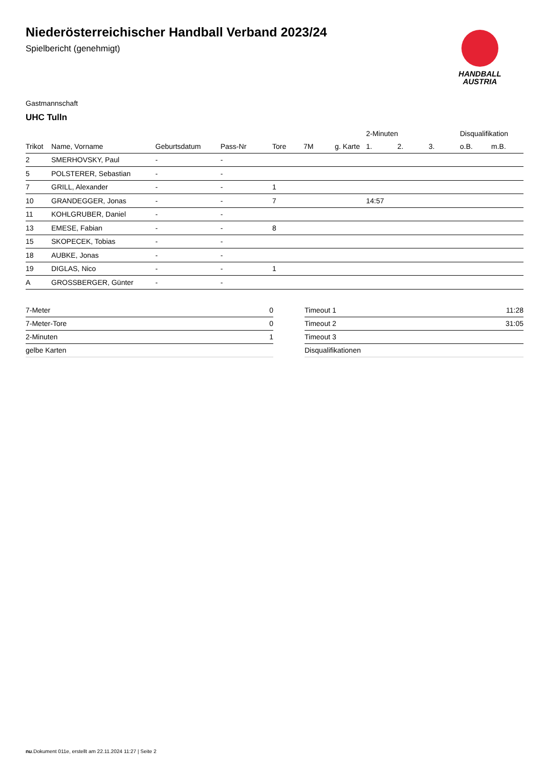HANDBALL
AUSTRIA
Niederösterreichischer Handball Verband 2023/24
Spielbericht (genehmigt)
Gastmannschaft
UHC Tulln
| | | | | | | | 2-Minuten | | | Disqualifikation | |
| --- | --- | --- | --- | --- | --- | --- | --- | --- | --- | --- | --- |
| Trikot | Name, Vorname | Geburtsdatum | Pass-Nr | Tore | 7M | g. Karte | 1. | 2. | 3. | o.B. | m.B. |
| 2 | SMERHOVSKY, Paul | - | - | | | | | | | | |
| 5 | POLSTERER, Sebastian | - | - | | | | | | | | |
| 7 | GRILL, Alexander | - | - | 1 | | | | | | | |
| 10 | GRANDEGGER, Jonas | - | - | 7 | | | 14:57 | | | | |
| 11 | KOHLGRUBER, Daniel | - | - | | | | | | | | |
| 13 | EMESE, Fabian | - | - | 8 | | | | | | | |
| 15 | SKOPECEK, Tobias | - | - | | | | | | | | |
| 18 | AUBKE, Jonas | - | - | | | | | | | | |
| 19 | DIGLAS, Nico | - | - | 1 | | | | | | | |
| A | GROSSBERGER, Günter | - | - | | | | | | | | |
| 7-Meter | 0 |
| 7-Meter-Tore | 0 |
| 2-Minuten | 1 |
| gelbe Karten | |
| Timeout 1 | 11:28 |
| Timeout 2 | 31:05 |
| Timeout 3 | |
| Disqualifikationen | |
nu.Dokument 011e, erstellt am 22.11.2024 11:27 | Seite 2